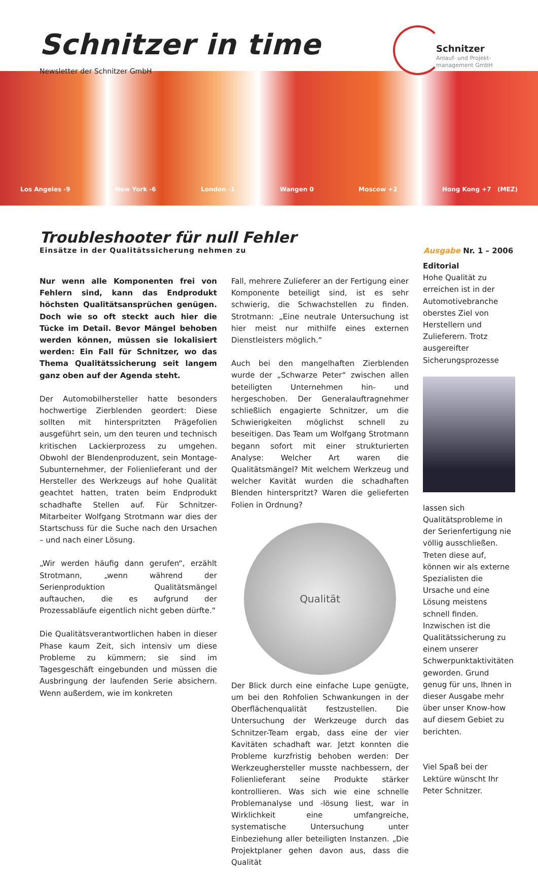Schnitzer in time
Newsletter der Schnitzer GmbH
Schnitzer
Anlauf- und Projekt-
management GmbH
Los Angeles -9 New York -6 London -1 Wangen 0 Moscow +2 Hong Kong +7 (MEZ)
Troubleshooter für null Fehler
Einsätze in der Qualitätssicherung nehmen zu Ausgabe Nr. 1 – 2006
Nur wenn alle Komponenten frei von Fehlern sind, kann das Endprodukt höchsten Qualitätsansprüchen genügen. Doch wie so oft steckt auch hier die Tücke im Detail. Bevor Mängel behoben werden können, müssen sie lokalisiert werden: Ein Fall für Schnitzer, wo das Thema Qualitätssicherung seit langem ganz oben auf der Agenda steht.
Der Automobilhersteller hatte besonders hochwertige Zierblenden geordert: Diese sollten mit hinterspritzten Prägefolien ausgeführt sein, um den teuren und technisch kritischen Lackierprozess zu umgehen. Obwohl der Blendenproduzent, sein Montage-Subunternehmer, der Folienlieferant und der Hersteller des Werkzeugs auf hohe Qualität geachtet hatten, traten beim Endprodukt schadhafte Stellen auf. Für Schnitzer-Mitarbeiter Wolfgang Strotmann war dies der Startschuss für die Suche nach den Ursachen – und nach einer Lösung.
„Wir werden häufig dann gerufen“, erzählt Strotmann, „wenn während der Serienproduktion Qualitätsmängel auftauchen, die es aufgrund der Prozessabläufe eigentlich nicht geben dürfte.“
Die Qualitätsverantwortlichen haben in dieser Phase kaum Zeit, sich intensiv um diese Probleme zu kümmern; sie sind im Tagesgeschäft eingebunden und müssen die Ausbringung der laufenden Serie absichern. Wenn außerdem, wie im konkreten
Fall, mehrere Zulieferer an der Fertigung einer Komponente beteiligt sind, ist es sehr schwierig, die Schwachstellen zu finden. Strotmann: „Eine neutrale Untersuchung ist hier meist nur mithilfe eines externen Dienstleisters möglich.“
Auch bei den mangelhaften Zierblenden wurde der „Schwarze Peter“ zwischen allen beteiligten Unternehmen hin- und hergeschoben. Der Generalauftragnehmer schließlich engagierte Schnitzer, um die Schwierigkeiten möglichst schnell zu beseitigen. Das Team um Wolfgang Strotmann begann sofort mit einer strukturierten Analyse: Welcher Art waren die Qualitätsmängel? Mit welchem Werkzeug und welcher Kavität wurden die schadhaften Blenden hinterspritzt? Waren die gelieferten Folien in Ordnung?
Qualität
Der Blick durch eine einfache Lupe genügte, um bei den Rohfolien Schwankungen in der Oberflächenqualität festzustellen. Die Untersuchung der Werkzeuge durch das Schnitzer-Team ergab, dass eine der vier Kavitäten schadhaft war. Jetzt konnten die Probleme kurzfristig behoben werden: Der Werkzeughersteller musste nachbessern, der Folienlieferant seine Produkte stärker kontrollieren. Was sich wie eine schnelle Problemanalyse und -lösung liest, war in Wirklichkeit eine umfangreiche, systematische Untersuchung unter Einbeziehung aller beteiligten Instanzen. „Die Projektplaner gehen davon aus, dass die Qualität
Editorial
Hohe Qualität zu erreichen ist in der Automotivebranche oberstes Ziel von Herstellern und Zulieferern. Trotz ausgereifter Sicherungsprozesse
lassen sich Qualitätsprobleme in der Serienfertigung nie völlig ausschließen. Treten diese auf, können wir als externe Spezialisten die Ursache und eine Lösung meistens schnell finden. Inzwischen ist die Qualitätssicherung zu einem unserer Schwerpunktaktivitäten geworden. Grund genug für uns, Ihnen in dieser Ausgabe mehr über unser Know-how auf diesem Gebiet zu berichten.
Viel Spaß bei der Lektüre wünscht Ihr Peter Schnitzer.